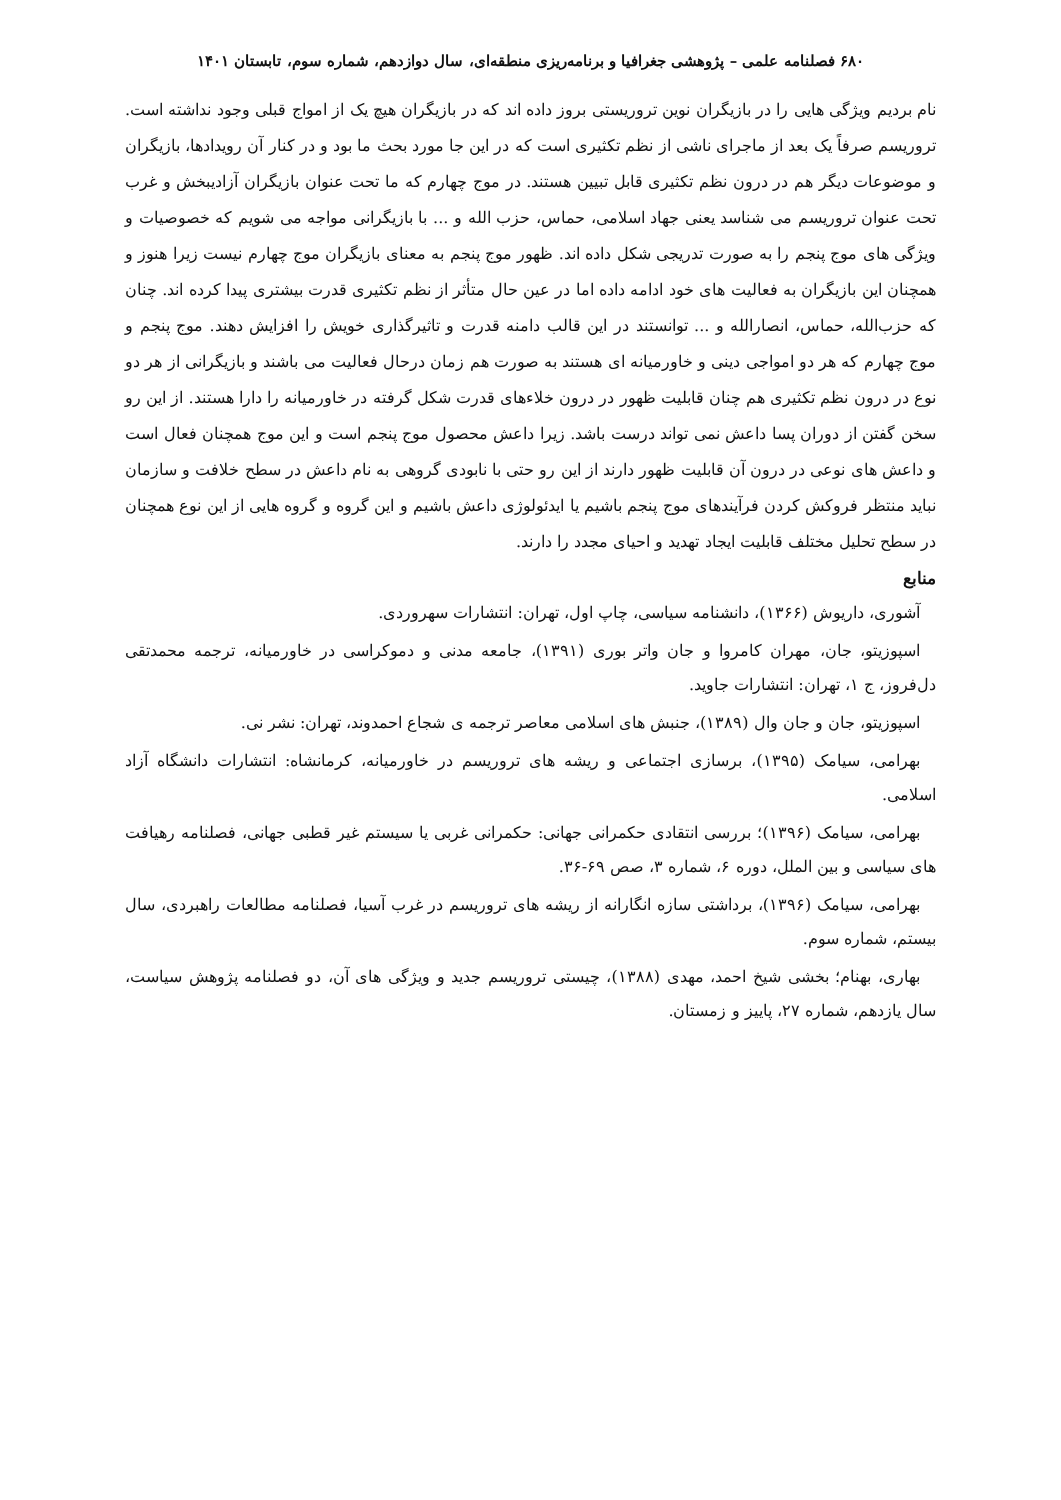۶۸۰ فصلنامه علمی – پژوهشی جغرافیا و برنامه‌ریزی منطقه‌ای، سال دوازدهم، شماره سوم، تابستان ۱۴۰۱
نام بردیم ویژگی هایی را در بازیگران نوین تروریستی بروز داده اند که در بازیگران هیچ یک از امواج قبلی وجود نداشته است. تروریسم صرفاً یک بعد از ماجرای ناشی از نظم تکثیری است که در این جا مورد بحث ما بود و در کنار آن رویدادها، بازیگران و موضوعات دیگر هم در درون نظم تکثیری قابل تبیین هستند. در موج چهارم که ما تحت عنوان بازیگران آزادیبخش و غرب تحت عنوان تروریسم می شناسد یعنی جهاد اسلامی، حماس، حزب الله و ... با بازیگرانی مواجه می شویم که خصوصیات و ویژگی های موج پنجم را به صورت تدریجی شکل داده اند. ظهور موج پنجم به معنای بازیگران موج چهارم نیست زیرا هنوز و همچنان این بازیگران به فعالیت های خود ادامه داده اما در عین حال متأثر از نظم تکثیری قدرت بیشتری پیدا کرده اند. چنان که حزب‌الله، حماس، انصارالله و ... توانستند در این قالب دامنه قدرت و تاثیرگذاری خویش را افزایش دهند. موج پنجم و موج چهارم که هر دو امواجی دینی و خاورمیانه ای هستند به صورت هم زمان درحال فعالیت می باشند و بازیگرانی از هر دو نوع در درون نظم تکثیری هم چنان قابلیت ظهور در درون خلاءهای قدرت شکل گرفته در خاورمیانه را دارا هستند. از این رو سخن گفتن از دوران پسا داعش نمی تواند درست باشد. زیرا داعش محصول موج پنجم است و این موج همچنان فعال است و داعش های نوعی در درون آن قابلیت ظهور دارند از این رو حتی با نابودی گروهی به نام داعش در سطح خلافت و سازمان نباید منتظر فروکش کردن فرآیندهای موج پنجم باشیم یا ایدئولوژی داعش باشیم و این گروه و گروه هایی از این نوع همچنان در سطح تحلیل مختلف قابلیت ایجاد تهدید و احیای مجدد را دارند.
منابع
آشوری، داریوش (۱۳۶۶)، دانشنامه سیاسی، چاپ اول، تهران: انتشارات سهروردی.
اسپوزیتو، جان، مهران کامروا و جان واتر بوری (۱۳۹۱)، جامعه مدنی و دموکراسی در خاورمیانه، ترجمه محمدتقی دل‌فروز، ج ۱، تهران: انتشارات جاوید.
اسپوزیتو، جان و جان وال (۱۳۸۹)، جنبش های اسلامی معاصر ترجمه ی شجاع احمدوند، تهران: نشر نی.
بهرامی، سیامک (۱۳۹۵)، برسازی اجتماعی و ریشه های تروریسم در خاورمیانه، کرمانشاه: انتشارات دانشگاه آزاد اسلامی.
بهرامی، سیامک (۱۳۹۶)؛ بررسی انتقادی حکمرانی جهانی: حکمرانی غربی یا سیستم غیر قطبی جهانی، فصلنامه رهیافت های سیاسی و بین الملل، دوره ۶، شماره ۳، صص ۶۹-۳۶.
بهرامی، سیامک (۱۳۹۶)، برداشتی سازه انگارانه از ریشه های تروریسم در غرب آسیا، فصلنامه مطالعات راهبردی، سال بیستم، شماره سوم.
بهاری، بهنام؛ بخشی شیخ احمد، مهدی (۱۳۸۸)، چیستی تروریسم جدید و ویژگی های آن، دو فصلنامه پژوهش سیاست، سال یازدهم، شماره ۲۷، پاییز و زمستان.